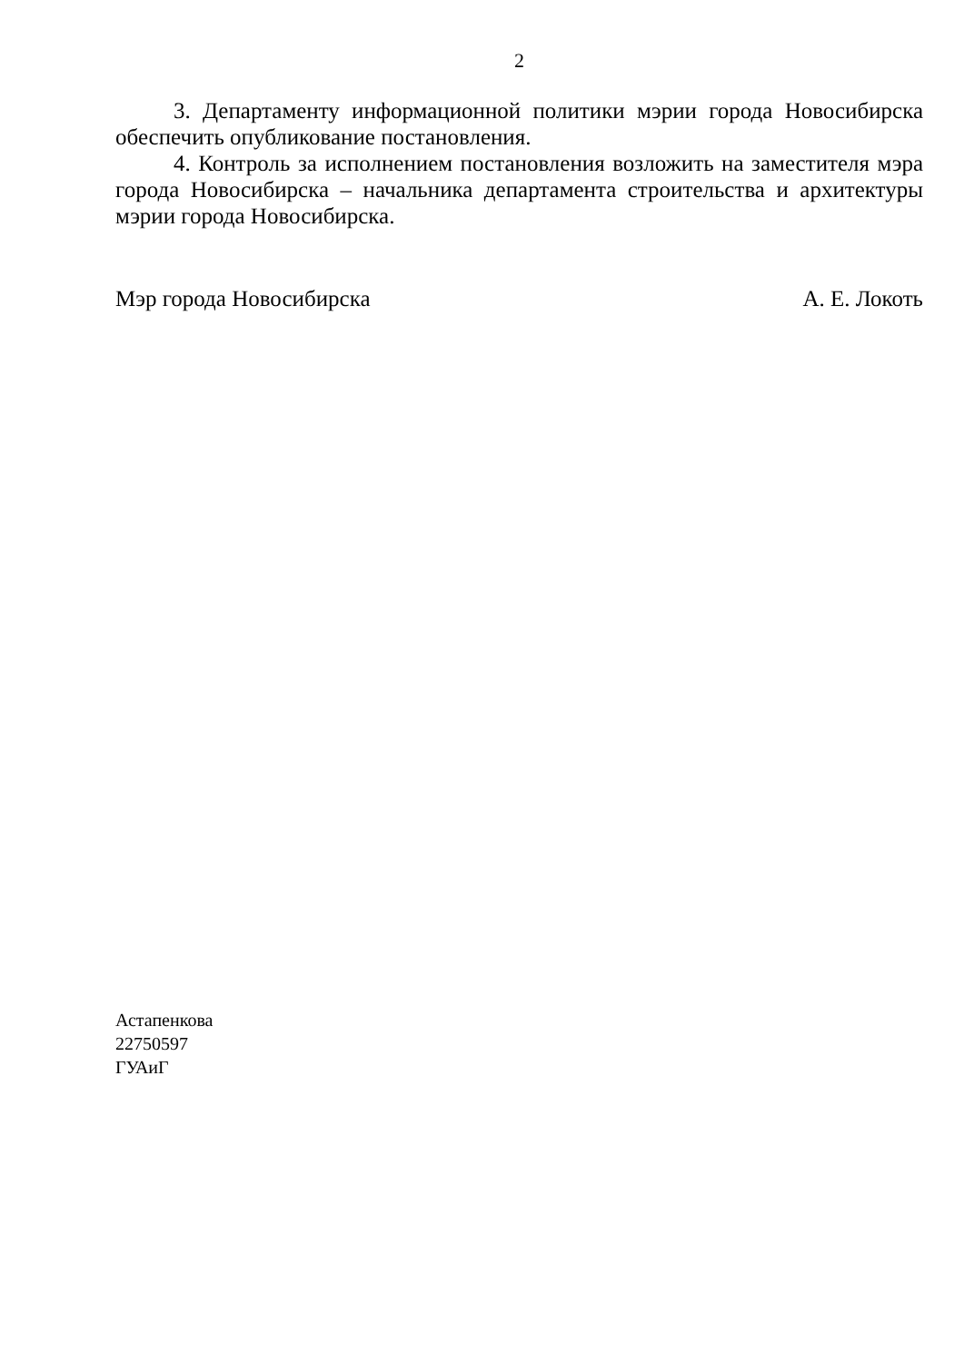2
3. Департаменту информационной политики мэрии города Новосибирска обеспечить опубликование постановления.
4. Контроль за исполнением постановления возложить на заместителя мэра города Новосибирска – начальника департамента строительства и архитектуры мэрии города Новосибирска.
Мэр города Новосибирска А. Е. Локоть
Астапенкова
22750597
ГУАиГ